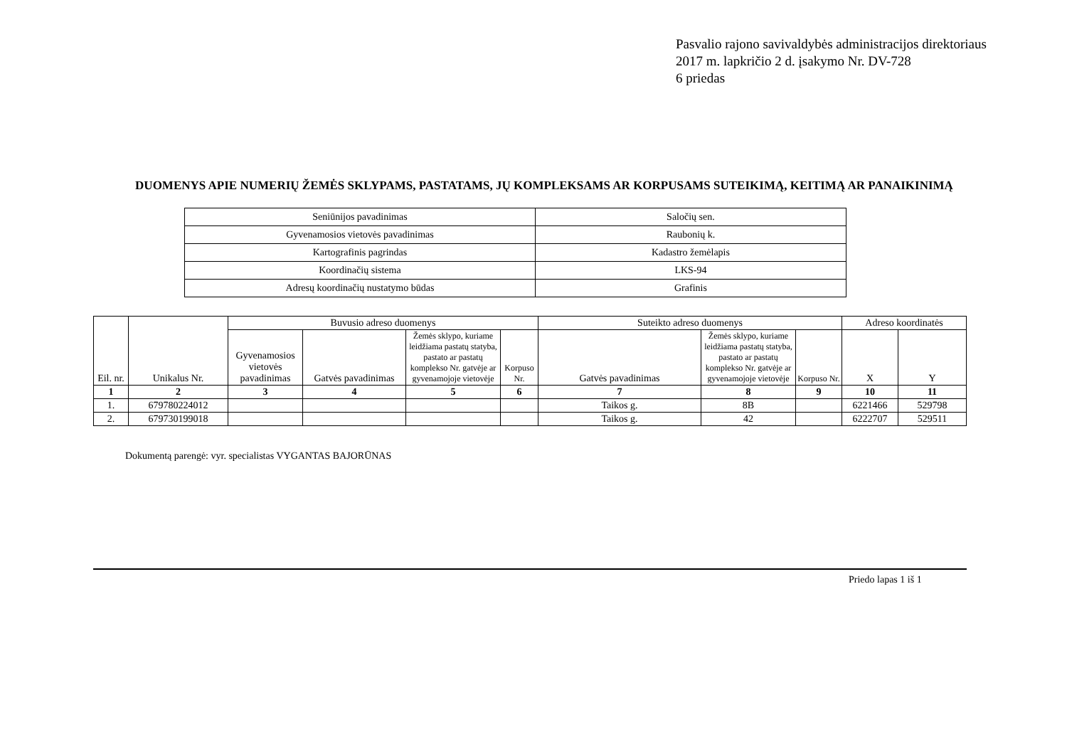Pasvalio rajono savivaldybės administracijos direktoriaus
2017 m. lapkričio 2 d. įsakymo Nr. DV-728
6 priedas
DUOMENYS APIE NUMERIŲ ŽEMĖS SKLYPAMS, PASTATAMS, JŲ KOMPLEKSAMS AR KORPUSAMS SUTEIKIMĄ, KEITIMĄ AR PANAIKINIMĄ
| Seniūnijos pavadinimas | Saločių sen. |
| Gyvenamosios vietovės pavadinimas | Raubonių k. |
| Kartografinis pagrindas | Kadastro žemėlapis |
| Koordinačių sistema | LKS-94 |
| Adresų koordinačių nustatymo būdas | Grafinis |
| Eil. nr. | Unikalus Nr. | Buvusio adreso duomenys | | | | Suteikto adreso duomenys | | | Adreso koordinatės | |
| --- | --- | --- | --- | --- | --- | --- | --- | --- | --- | --- |
| | | Gyvenamosios vietovės pavadinimas | Gatvės pavadinimas | Žemės sklypo, kuriame leidžiama pastatų statyba, pastato ar pastatų komplekso Nr. gatvėje ar gyvenamojoje vietovėje | Korpuso Nr. | Gatvės pavadinimas | Žemės sklypo, kuriame leidžiama pastatų statyba, pastato ar pastatų komplekso Nr. gatvėje ar gyvenamojoje vietovėje | Korpuso Nr. | X | Y |
| 1 | 2 | 3 | 4 | 5 | 6 | 7 | 8 | 9 | 10 | 11 |
| 1. | 679780224012 | | | | | Taikos g. | 8B | | 6221466 | 529798 |
| 2. | 679730199018 | | | | | Taikos g. | 42 | | 6222707 | 529511 |
Dokumentą parengė: vyr. specialistas VYGANTAS BAJORŪNAS
Priedo lapas 1 iš 1